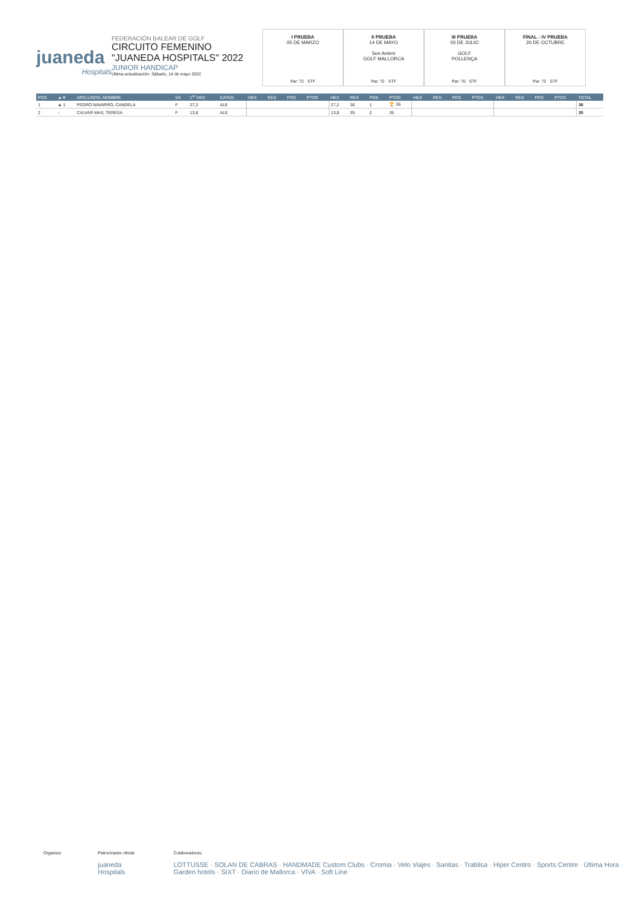juaneda
Hospitals
FEDERACIÓN BALEAR DE GOLF
CIRCUITO FEMENINO
"JUANEDA HOSPITALS" 2022
JUNIOR HANDICAP
Última actualización: Sábado, 14 de mayo 2022
I PRUEBA
05 DE MARZO
Par: 72 STF
II PRUEBA
14 DE MAYO
Son Antem
GOLF MALLORCA
Par: 72 STF
III PRUEBA
03 DE JULIO
GOLF
POLLENÇA
Par: 70 STF
FINAL - IV PRUEBA
26 DE OCTUBRE
Par: 72 STF
| POS | ▲▼ | APELLIDOS, NOMBRE | SX | 1<sup>er</sup> HEX | CATEG | HEX | RES | POS | PTOS | HEX | RES | POS | PTOS | HEX | RES | POS | PTOS | HEX | RES | POS | PTOS | TOTAL |
| --- | --- | --- | --- | --- | --- | --- | --- | --- | --- | --- | --- | --- | --- | --- | --- | --- | --- | --- | --- | --- | --- | --- |
| 1 | ▲ 1 | PEDRO NAVARRO, CANDELA | F | 27,2 | ALE | | | | | 27,2 | 36 | 1 | 🏆 36 | | | | | | | | | 36 |
| 2 | - | CALVAR MAS, TERESA | F | 13,8 | ALE | | | | | 13,8 | 35 | 2 | 35 | | | | | | | | | 35 |
Organiza: Patrocinador oficial:
juaneda Hospitals
Colaboradores:
LOTTUSSE · SOLAN DE CABRAS · HANDMADE Custom Clubs · Cromia · Velo Viajes · Sanitas · Trablisa · Hiper Centro · Sports Centre · Última Hora · Garden hotels · SIXT · Diario de Mallorca · VIVA · Soft Line